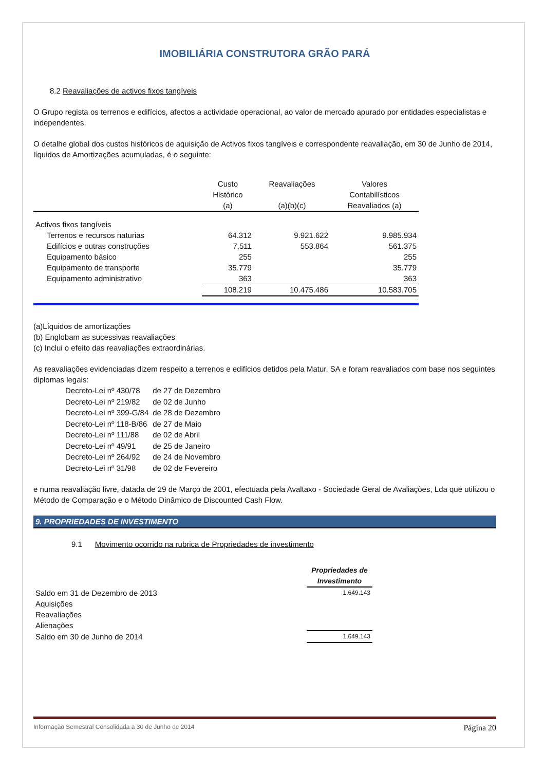IMOBILIÁRIA CONSTRUTORA GRÃO PARÁ
8.2 Reavaliações de activos fixos tangíveis
O Grupo regista os terrenos e edifícios, afectos a actividade operacional, ao valor de mercado apurado por entidades especialistas e independentes.
O detalhe global dos custos históricos de aquisição de Activos fixos tangíveis e correspondente reavaliação, em 30 de Junho de 2014, líquidos de Amortizações acumuladas, é o seguinte:
| | Custo Histórico (a) | Reavaliações (a)(b)(c) | Valores Contabilísticos Reavaliados (a) |
| --- | --- | --- | --- |
| Activos fixos tangíveis | | | |
| Terrenos e recursos naturias | 64.312 | 9.921.622 | 9.985.934 |
| Edifícios e outras construções | 7.511 | 553.864 | 561.375 |
| Equipamento básico | 255 | | 255 |
| Equipamento de transporte | 35.779 | | 35.779 |
| Equipamento administrativo | 363 | | 363 |
| | 108.219 | 10.475.486 | 10.583.705 |
(a)Líquidos de amortizações
(b) Englobam as sucessivas reavaliações
(c) Inclui o efeito das reavaliações extraordinárias.
As reavaliações evidenciadas dizem respeito a terrenos e edifícios detidos pela Matur, SA e foram reavaliados com base nos seguintes diplomas legais:
| Decreto-Lei nº 430/78 | de 27 de Dezembro |
| Decreto-Lei nº 219/82 | de 02 de Junho |
| Decreto-Lei nº 399-G/84 | de 28 de Dezembro |
| Decreto-Lei nº 118-B/86 | de 27 de Maio |
| Decreto-Lei nº 111/88 | de 02 de Abril |
| Decreto-Lei nº 49/91 | de 25 de Janeiro |
| Decreto-Lei nº 264/92 | de 24 de Novembro |
| Decreto-Lei nº 31/98 | de 02 de Fevereiro |
e numa reavaliação livre, datada de 29 de Março de 2001, efectuada pela Avaltaxo - Sociedade Geral de Avaliações, Lda que utilizou o Método de Comparação e o Método Dinâmico de Discounted Cash Flow.
9. PROPRIEDADES DE INVESTIMENTO
9.1 Movimento ocorrido na rubrica de Propriedades de investimento
| | Propriedades de Investimento |
| Saldo em 31 de Dezembro de 2013 | 1.649.143 |
| Aquisições | |
| Reavaliações | |
| Alienações | |
| Saldo em 30 de Junho de 2014 | 1.649.143 |
Informação Semestral Consolidada a 30 de Junho de 2014 Página 20